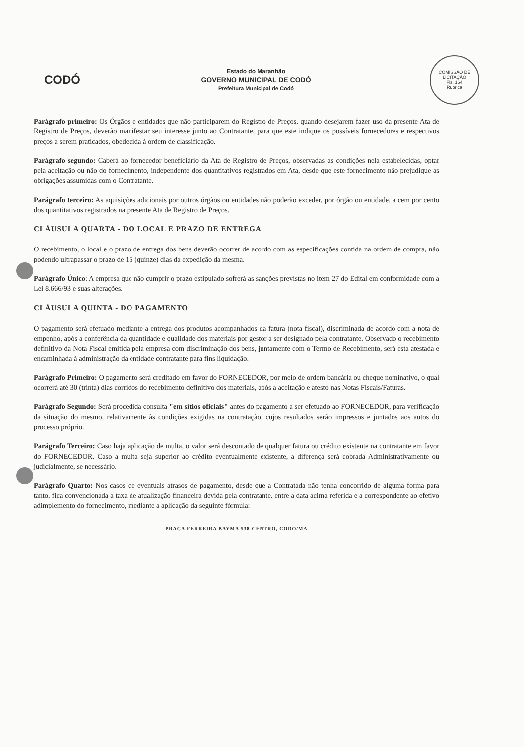CODÓ
Estado do Maranhão
GOVERNO MUNICIPAL DE CODÓ
Prefeitura Municipal de Codó
COMISSÃO DE LICITAÇÃO
Fls. 164
Rubrica
Parágrafo primeiro: Os Órgãos e entidades que não participarem do Registro de Preços, quando desejarem fazer uso da presente Ata de Registro de Preços, deverão manifestar seu interesse junto ao Contratante, para que este indique os possíveis fornecedores e respectivos preços a serem praticados, obedecida à ordem de classificação.
Parágrafo segundo: Caberá ao fornecedor beneficiário da Ata de Registro de Preços, observadas as condições nela estabelecidas, optar pela aceitação ou não do fornecimento, independente dos quantitativos registrados em Ata, desde que este fornecimento não prejudique as obrigações assumidas com o Contratante.
Parágrafo terceiro: As aquisições adicionais por outros órgãos ou entidades não poderão exceder, por órgão ou entidade, a cem por cento dos quantitativos registrados na presente Ata de Registro de Preços.
CLÁUSULA QUARTA - DO LOCAL E PRAZO DE ENTREGA
O recebimento, o local e o prazo de entrega dos bens deverão ocorrer de acordo com as especificações contida na ordem de compra, não podendo ultrapassar o prazo de 15 (quinze) dias da expedição da mesma.
Parágrafo Único: A empresa que não cumprir o prazo estipulado sofrerá as sanções previstas no item 27 do Edital em conformidade com a Lei 8.666/93 e suas alterações.
CLÁUSULA QUINTA - DO PAGAMENTO
O pagamento será efetuado mediante a entrega dos produtos acompanhados da fatura (nota fiscal), discriminada de acordo com a nota de empenho, após a conferência da quantidade e qualidade dos materiais por gestor a ser designado pela contratante. Observado o recebimento definitivo da Nota Fiscal emitida pela empresa com discriminação dos bens, juntamente com o Termo de Recebimento, será esta atestada e encaminhada à administração da entidade contratante para fins liquidação.
Parágrafo Primeiro: O pagamento será creditado em favor do FORNECEDOR, por meio de ordem bancária ou cheque nominativo, o qual ocorrerá até 30 (trinta) dias corridos do recebimento definitivo dos materiais, após a aceitação e atesto nas Notas Fiscais/Faturas.
Parágrafo Segundo: Será procedida consulta "em sítios oficiais" antes do pagamento a ser efetuado ao FORNECEDOR, para verificação da situação do mesmo, relativamente às condições exigidas na contratação, cujos resultados serão impressos e juntados aos autos do processo próprio.
Parágrafo Terceiro: Caso haja aplicação de multa, o valor será descontado de qualquer fatura ou crédito existente na contratante em favor do FORNECEDOR. Caso a multa seja superior ao crédito eventualmente existente, a diferença será cobrada Administrativamente ou judicialmente, se necessário.
Parágrafo Quarto: Nos casos de eventuais atrasos de pagamento, desde que a Contratada não tenha concorrido de alguma forma para tanto, fica convencionada a taxa de atualização financeira devida pela contratante, entre a data acima referida e a correspondente ao efetivo adimplemento do fornecimento, mediante a aplicação da seguinte fórmula:
PRAÇA FERREIRA BAYMA 538-CENTRO, CODO/MA